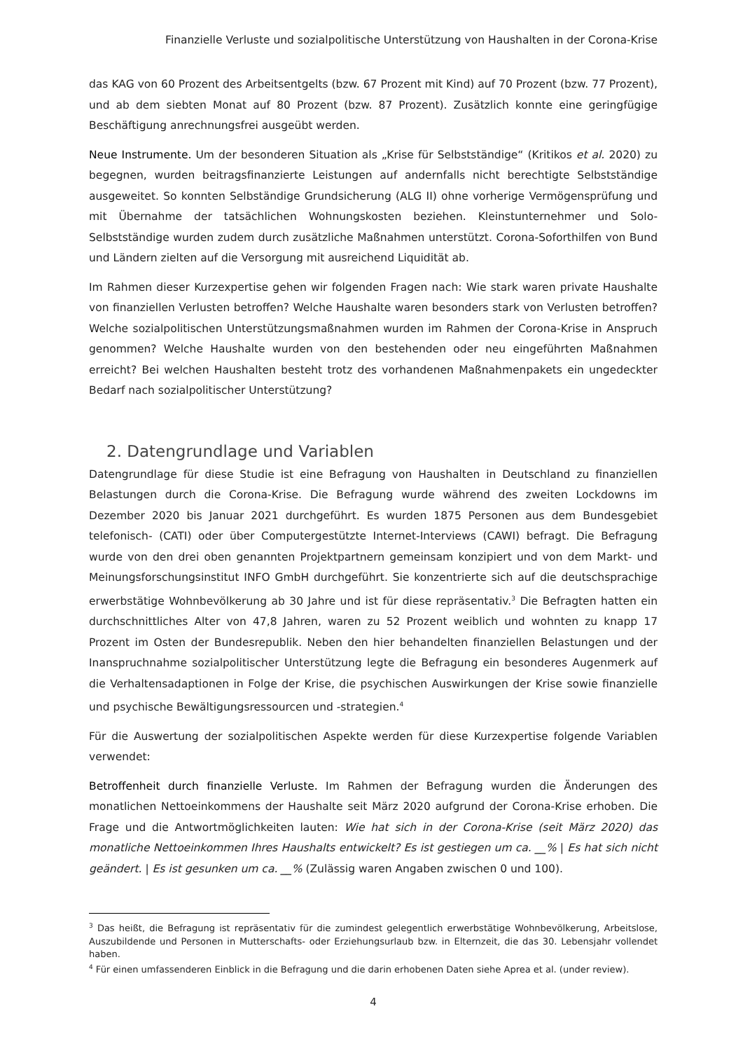Finanzielle Verluste und sozialpolitische Unterstützung von Haushalten in der Corona-Krise
das KAG von 60 Prozent des Arbeitsentgelts (bzw. 67 Prozent mit Kind) auf 70 Prozent (bzw. 77 Prozent), und ab dem siebten Monat auf 80 Prozent (bzw. 87 Prozent). Zusätzlich konnte eine geringfügige Beschäftigung anrechnungsfrei ausgeübt werden.
Neue Instrumente. Um der besonderen Situation als „Krise für Selbstständige“ (Kritikos et al. 2020) zu begegnen, wurden beitragsfinanzierte Leistungen auf andernfalls nicht berechtigte Selbstständige ausgeweitet. So konnten Selbständige Grundsicherung (ALG II) ohne vorherige Vermögensprüfung und mit Übernahme der tatsächlichen Wohnungskosten beziehen. Kleinstunternehmer und Solo-Selbstständige wurden zudem durch zusätzliche Maßnahmen unterstützt. Corona-Soforthilfen von Bund und Ländern zielten auf die Versorgung mit ausreichend Liquidität ab.
Im Rahmen dieser Kurzexpertise gehen wir folgenden Fragen nach: Wie stark waren private Haushalte von finanziellen Verlusten betroffen? Welche Haushalte waren besonders stark von Verlusten betroffen? Welche sozialpolitischen Unterstützungsmaßnahmen wurden im Rahmen der Corona-Krise in Anspruch genommen? Welche Haushalte wurden von den bestehenden oder neu eingeführten Maßnahmen erreicht? Bei welchen Haushalten besteht trotz des vorhandenen Maßnahmenpakets ein ungedeckter Bedarf nach sozialpolitischer Unterstützung?
2. Datengrundlage und Variablen
Datengrundlage für diese Studie ist eine Befragung von Haushalten in Deutschland zu finanziellen Belastungen durch die Corona-Krise. Die Befragung wurde während des zweiten Lockdowns im Dezember 2020 bis Januar 2021 durchgeführt. Es wurden 1875 Personen aus dem Bundesgebiet telefonisch- (CATI) oder über Computergestützte Internet-Interviews (CAWI) befragt. Die Befragung wurde von den drei oben genannten Projektpartnern gemeinsam konzipiert und von dem Markt- und Meinungsforschungsinstitut INFO GmbH durchgeführt. Sie konzentrierte sich auf die deutschsprachige erwerbstätige Wohnbevölkerung ab 30 Jahre und ist für diese repräsentativ.<sup>3</sup> Die Befragten hatten ein durchschnittliches Alter von 47,8 Jahren, waren zu 52 Prozent weiblich und wohnten zu knapp 17 Prozent im Osten der Bundesrepublik. Neben den hier behandelten finanziellen Belastungen und der Inanspruchnahme sozialpolitischer Unterstützung legte die Befragung ein besonderes Augenmerk auf die Verhaltensadaptionen in Folge der Krise, die psychischen Auswirkungen der Krise sowie finanzielle und psychische Bewältigungsressourcen und -strategien.<sup>4</sup>
Für die Auswertung der sozialpolitischen Aspekte werden für diese Kurzexpertise folgende Variablen verwendet:
Betroffenheit durch finanzielle Verluste. Im Rahmen der Befragung wurden die Änderungen des monatlichen Nettoeinkommens der Haushalte seit März 2020 aufgrund der Corona-Krise erhoben. Die Frage und die Antwortmöglichkeiten lauten: Wie hat sich in der Corona-Krise (seit März 2020) das monatliche Nettoeinkommen Ihres Haushalts entwickelt? Es ist gestiegen um ca. __% | Es hat sich nicht geändert. | Es ist gesunken um ca. __% (Zulässig waren Angaben zwischen 0 und 100).
<sup>3</sup> Das heißt, die Befragung ist repräsentativ für die zumindest gelegentlich erwerbstätige Wohnbevölkerung, Arbeitslose, Auszubildende und Personen in Mutterschafts- oder Erziehungsurlaub bzw. in Elternzeit, die das 30. Lebensjahr vollendet haben.
<sup>4</sup> Für einen umfassenderen Einblick in die Befragung und die darin erhobenen Daten siehe Aprea et al. (under review).
4